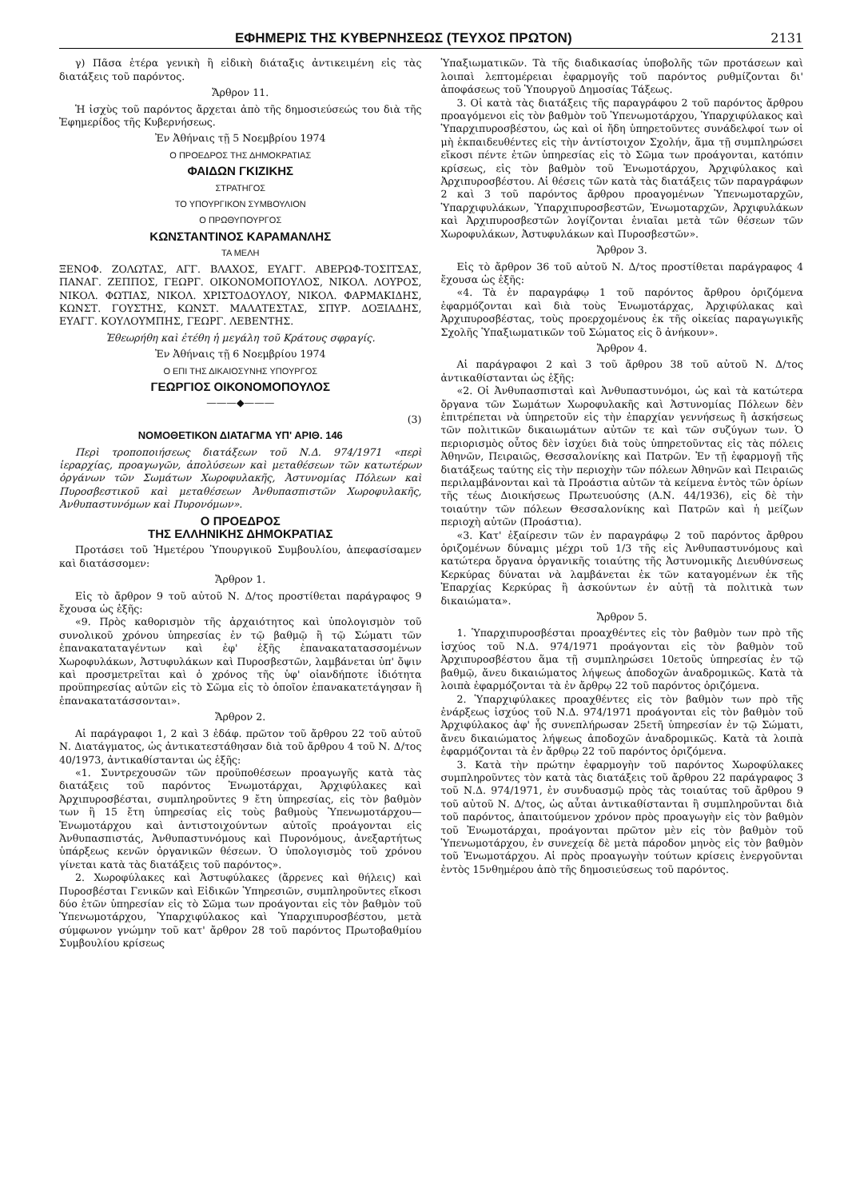ΕΦΗΜΕΡΙΣ ΤΗΣ ΚΥΒΕΡΝΗΣΕΩΣ (ΤΕΥΧΟΣ ΠΡΩΤΟΝ) 2131
γ) Πᾶσα ἑτέρα γενικὴ ἢ εἰδικὴ διάταξις ἀντικειμένη εἰς τὰς διατάξεις τοῦ παρόντος.
Ἄρθρον 11.
Ἡ ἰσχὺς τοῦ παρόντος ἄρχεται ἀπὸ τῆς δημοσιεύσεώς του διὰ τῆς Ἐφημερίδος τῆς Κυβερνήσεως.
Ἐν Ἀθήναις τῇ 5 Νοεμβρίου 1974
Ο ΠΡΟΕΔΡΟΣ ΤΗΣ ΔΗΜΟΚΡΑΤΙΑΣ
ΦΑΙΔΩΝ ΓΚΙΖΙΚΗΣ
ΣΤΡΑΤΗΓΟΣ
ΤΟ ΥΠΟΥΡΓΙΚΟΝ ΣΥΜΒΟΥΛΙΟΝ
Ο ΠΡΩΘΥΠΟΥΡΓΟΣ
ΚΩΝΣΤΑΝΤΙΝΟΣ ΚΑΡΑΜΑΝΛΗΣ
ΤΑ ΜΕΛΗ
ΞΕΝΟΦ. ΖΟΛΩΤΑΣ, ΑΓΓ. ΒΛΑΧΟΣ, ΕΥΑΓΓ. ΑΒΕΡΩΦ-ΤΟΣΙΤΣΑΣ, ΠΑΝΑΓ. ΖΕΠΠΟΣ, ΓΕΩΡΓ. ΟΙΚΟΝΟΜΟΠΟΥΛΟΣ, ΝΙΚΟΛ. ΛΟΥΡΟΣ, ΝΙΚΟΛ. ΦΩΤΙΑΣ, ΝΙΚΟΛ. ΧΡΙΣΤΟΔΟΥΛΟΥ, ΝΙΚΟΛ. ΦΑΡΜΑΚΙΔΗΣ, ΚΩΝΣΤ. ΓΟΥΣΤΗΣ, ΚΩΝΣΤ. ΜΑΛΑΤΕΣΤΑΣ, ΣΠΥΡ. ΔΟΞΙΑΔΗΣ, ΕΥΑΓΓ. ΚΟΥΛΟΥΜΠΗΣ, ΓΕΩΡΓ. ΛΕΒΕΝΤΗΣ.
Ἐθεωρήθη καὶ ἐτέθη ἡ μεγάλη τοῦ Κράτους σφραγίς.
Ἐν Ἀθήναις τῇ 6 Νοεμβρίου 1974
Ο ΕΠΙ ΤΗΣ ΔΙΚΑΙΟΣΥΝΗΣ ΥΠΟΥΡΓΟΣ
ΓΕΩΡΓΙΟΣ ΟΙΚΟΝΟΜΟΠΟΥΛΟΣ
———◆———
(3)
ΝΟΜΟΘΕΤΙΚΟΝ ΔΙΑΤΑΓΜΑ ΥΠ' ΑΡΙΘ. 146
Περὶ τροποποιήσεως διατάξεων τοῦ Ν.Δ. 974/1971 «περὶ ἱεραρχίας, προαγωγῶν, ἀπολύσεων καὶ μεταθέσεων τῶν κατωτέρων ὀργάνων τῶν Σωμάτων Χωροφυλακῆς, Ἀστυνομίας Πόλεων καὶ Πυροσβεστικοῦ καὶ μεταθέσεων Ἀνθυπασπιστῶν Χωροφυλακῆς, Ἀνθυπαστυνόμων καὶ Πυρονόμων».
Ο ΠΡΟΕΔΡΟΣ
ΤΗΣ ΕΛΛΗΝΙΚΗΣ ΔΗΜΟΚΡΑΤΙΑΣ
Προτάσει τοῦ Ἡμετέρου Ὑπουργικοῦ Συμβουλίου, ἀπεφασίσαμεν καὶ διατάσσομεν:
Ἄρθρον 1.
Εἰς τὸ ἄρθρον 9 τοῦ αὐτοῦ Ν. Δ/τος προστίθεται παράγραφος 9 ἔχουσα ὡς ἑξῆς:
«9. Πρὸς καθορισμὸν τῆς ἀρχαιότητος καὶ ὑπολογισμὸν τοῦ συνολικοῦ χρόνου ὑπηρεσίας ἐν τῷ βαθμῷ ἢ τῷ Σώματι τῶν ἐπανακαταταγέντων καὶ ἐφ' ἑξῆς ἐπανακατατασσομένων Χωροφυλάκων, Ἀστυφυλάκων καὶ Πυροσβεστῶν, λαμβάνεται ὑπ' ὄψιν καὶ προσμετρεῖται καὶ ὁ χρόνος τῆς ὑφ' οἱανδήποτε ἰδιότητα προϋπηρεσίας αὐτῶν εἰς τὸ Σῶμα εἰς τὸ ὁποῖον ἐπανακατετάγησαν ἢ ἐπανακατατάσσονται».
Ἄρθρον 2.
Αἱ παράγραφοι 1, 2 καὶ 3 ἐδάφ. πρῶτον τοῦ ἄρθρου 22 τοῦ αὐτοῦ Ν. Διατάγματος, ὡς ἀντικατεστάθησαν διὰ τοῦ ἄρθρου 4 τοῦ Ν. Δ/τος 40/1973, ἀντικαθίστανται ὡς ἑξῆς:
«1. Συντρεχουσῶν τῶν προϋποθέσεων προαγωγῆς κατὰ τὰς διατάξεις τοῦ παρόντος Ἐνωμοτάρχαι, Ἀρχιφύλακες καὶ Ἀρχιπυροσβέσται, συμπληροῦντες 9 ἔτη ὑπηρεσίας, εἰς τὸν βαθμὸν των ἢ 15 ἔτη ὑπηρεσίας εἰς τοὺς βαθμοὺς Ὑπενωμοτάρχου—Ἐνωμοτάρχου καὶ ἀντιστοιχούντων αὐτοῖς προάγονται εἰς Ἀνθυπασπιστάς, Ἀνθυπαστυνόμους καὶ Πυρονόμους, ἀνεξαρτήτως ὑπάρξεως κενῶν ὀργανικῶν θέσεων. Ὁ ὑπολογισμὸς τοῦ χρόνου γίνεται κατὰ τὰς διατάξεις τοῦ παρόντος».
2. Χωροφύλακες καὶ Ἀστυφύλακες (ἄρρενες καὶ θήλεις) καὶ Πυροσβέσται Γενικῶν καὶ Εἰδικῶν Ὑπηρεσιῶν, συμπληροῦντες εἴκοσι δύο ἐτῶν ὑπηρεσίαν εἰς τὸ Σῶμα των προάγονται εἰς τὸν βαθμὸν τοῦ Ὑπενωμοτάρχου, Ὑπαρχιφύλακος καὶ Ὑπαρχιπυροσβέστου, μετὰ σύμφωνον γνώμην τοῦ κατ' ἄρθρον 28 τοῦ παρόντος Πρωτοβαθμίου Συμβουλίου κρίσεως
Ὑπαξιωματικῶν. Τὰ τῆς διαδικασίας ὑποβολῆς τῶν προτάσεων καὶ λοιπαὶ λεπτομέρειαι ἐφαρμογῆς τοῦ παρόντος ρυθμίζονται δι' ἀποφάσεως τοῦ Ὑπουργοῦ Δημοσίας Τάξεως.
3. Οἱ κατὰ τὰς διατάξεις τῆς παραγράφου 2 τοῦ παρόντος ἄρθρου προαγόμενοι εἰς τὸν βαθμὸν τοῦ Ὑπενωμοτάρχου, Ὑπαρχιφύλακος καὶ Ὑπαρχιπυροσβέστου, ὡς καὶ οἱ ἤδη ὑπηρετοῦντες συνάδελφοί των οἱ μὴ ἐκπαιδευθέντες εἰς τὴν ἀντίστοιχον Σχολήν, ἅμα τῇ συμπληρώσει εἴκοσι πέντε ἐτῶν ὑπηρεσίας εἰς τὸ Σῶμα των προάγονται, κατόπιν κρίσεως, εἰς τὸν βαθμὸν τοῦ Ἐνωμοτάρχου, Ἀρχιφύλακος καὶ Ἀρχιπυροσβέστου. Αἱ θέσεις τῶν κατὰ τὰς διατάξεις τῶν παραγράφων 2 καὶ 3 τοῦ παρόντος ἄρθρου προαγομένων Ὑπενωμοταρχῶν, Ὑπαρχιφυλάκων, Ὑπαρχιπυροσβεστῶν, Ἐνωμοταρχῶν, Ἀρχιφυλάκων καὶ Ἀρχιπυροσβεστῶν λογίζονται ἑνιαῖαι μετὰ τῶν θέσεων τῶν Χωροφυλάκων, Ἀστυφυλάκων καὶ Πυροσβεστῶν».
Ἄρθρον 3.
Εἰς τὸ ἄρθρον 36 τοῦ αὐτοῦ Ν. Δ/τος προστίθεται παράγραφος 4 ἔχουσα ὡς ἑξῆς:
«4. Τὰ ἐν παραγράφῳ 1 τοῦ παρόντος ἄρθρου ὁριζόμενα ἐφαρμόζονται καὶ διὰ τοὺς Ἐνωμοτάρχας, Ἀρχιφύλακας καὶ Ἀρχιπυροσβέστας, τοὺς προερχομένους ἐκ τῆς οἰκείας παραγωγικῆς Σχολῆς Ὑπαξιωματικῶν τοῦ Σώματος εἰς ὃ ἀνήκουν».
Ἄρθρον 4.
Αἱ παράγραφοι 2 καὶ 3 τοῦ ἄρθρου 38 τοῦ αὐτοῦ Ν. Δ/τος ἀντικαθίστανται ὡς ἑξῆς:
«2. Οἱ Ἀνθυπασπισταὶ καὶ Ἀνθυπαστυνόμοι, ὡς καὶ τὰ κατώτερα ὄργανα τῶν Σωμάτων Χωροφυλακῆς καὶ Ἀστυνομίας Πόλεων δὲν ἐπιτρέπεται νὰ ὑπηρετοῦν εἰς τὴν ἐπαρχίαν γεννήσεως ἢ ἀσκήσεως τῶν πολιτικῶν δικαιωμάτων αὐτῶν τε καὶ τῶν συζύγων των. Ὁ περιορισμὸς οὗτος δὲν ἰσχύει διὰ τοὺς ὑπηρετοῦντας εἰς τὰς πόλεις Ἀθηνῶν, Πειραιῶς, Θεσσαλονίκης καὶ Πατρῶν. Ἐν τῇ ἐφαρμογῇ τῆς διατάξεως ταύτης εἰς τὴν περιοχὴν τῶν πόλεων Ἀθηνῶν καὶ Πειραιῶς περιλαμβάνονται καὶ τὰ Προάστια αὐτῶν τὰ κείμενα ἐντὸς τῶν ὁρίων τῆς τέως Διοικήσεως Πρωτευούσης (Α.Ν. 44/1936), εἰς δὲ τὴν τοιαύτην τῶν πόλεων Θεσσαλονίκης καὶ Πατρῶν καὶ ἡ μείζων περιοχὴ αὐτῶν (Προάστια).
«3. Κατ' ἐξαίρεσιν τῶν ἐν παραγράφῳ 2 τοῦ παρόντος ἄρθρου ὁριζομένων δύναμις μέχρι τοῦ 1/3 τῆς εἰς Ἀνθυπαστυνόμους καὶ κατώτερα ὄργανα ὀργανικῆς τοιαύτης τῆς Ἀστυνομικῆς Διευθύνσεως Κερκύρας δύναται νὰ λαμβάνεται ἐκ τῶν καταγομένων ἐκ τῆς Ἐπαρχίας Κερκύρας ἢ ἀσκούντων ἐν αὐτῇ τὰ πολιτικὰ των δικαιώματα».
Ἄρθρον 5.
1. Ὑπαρχιπυροσβέσται προαχθέντες εἰς τὸν βαθμὸν των πρὸ τῆς ἰσχύος τοῦ Ν.Δ. 974/1971 προάγονται εἰς τὸν βαθμὸν τοῦ Ἀρχιπυροσβέστου ἅμα τῇ συμπληρώσει 10ετοῦς ὑπηρεσίας ἐν τῷ βαθμῷ, ἄνευ δικαιώματος λήψεως ἀποδοχῶν ἀναδρομικῶς. Κατὰ τὰ λοιπὰ ἐφαρμόζονται τὰ ἐν ἄρθρῳ 22 τοῦ παρόντος ὁριζόμενα.
2. Ὑπαρχιφύλακες προαχθέντες εἰς τὸν βαθμὸν των πρὸ τῆς ἐνάρξεως ἰσχύος τοῦ Ν.Δ. 974/1971 προάγονται εἰς τὸν βαθμὸν τοῦ Ἀρχιφύλακος ἀφ' ἧς συνεπλήρωσαν 25ετῆ ὑπηρεσίαν ἐν τῷ Σώματι, ἄνευ δικαιώματος λήψεως ἀποδοχῶν ἀναδρομικῶς. Κατὰ τὰ λοιπὰ ἐφαρμόζονται τὰ ἐν ἄρθρῳ 22 τοῦ παρόντος ὁριζόμενα.
3. Κατὰ τὴν πρώτην ἐφαρμογὴν τοῦ παρόντος Χωροφύλακες συμπληροῦντες τὸν κατὰ τὰς διατάξεις τοῦ ἄρθρου 22 παράγραφος 3 τοῦ Ν.Δ. 974/1971, ἐν συνδυασμῷ πρὸς τὰς τοιαύτας τοῦ ἄρθρου 9 τοῦ αὐτοῦ Ν. Δ/τος, ὡς αὗται ἀντικαθίστανται ἢ συμπληροῦνται διὰ τοῦ παρόντος, ἀπαιτούμενον χρόνον πρὸς προαγωγὴν εἰς τὸν βαθμὸν τοῦ Ἐνωμοτάρχαι, προάγονται πρῶτον μὲν εἰς τὸν βαθμὸν τοῦ Ὑπενωμοτάρχου, ἐν συνεχείᾳ δὲ μετὰ πάροδον μηνὸς εἰς τὸν βαθμὸν τοῦ Ἐνωμοτάρχου. Αἱ πρὸς προαγωγὴν τούτων κρίσεις ἐνεργοῦνται ἐντὸς 15νθημέρου ἀπὸ τῆς δημοσιεύσεως τοῦ παρόντος.